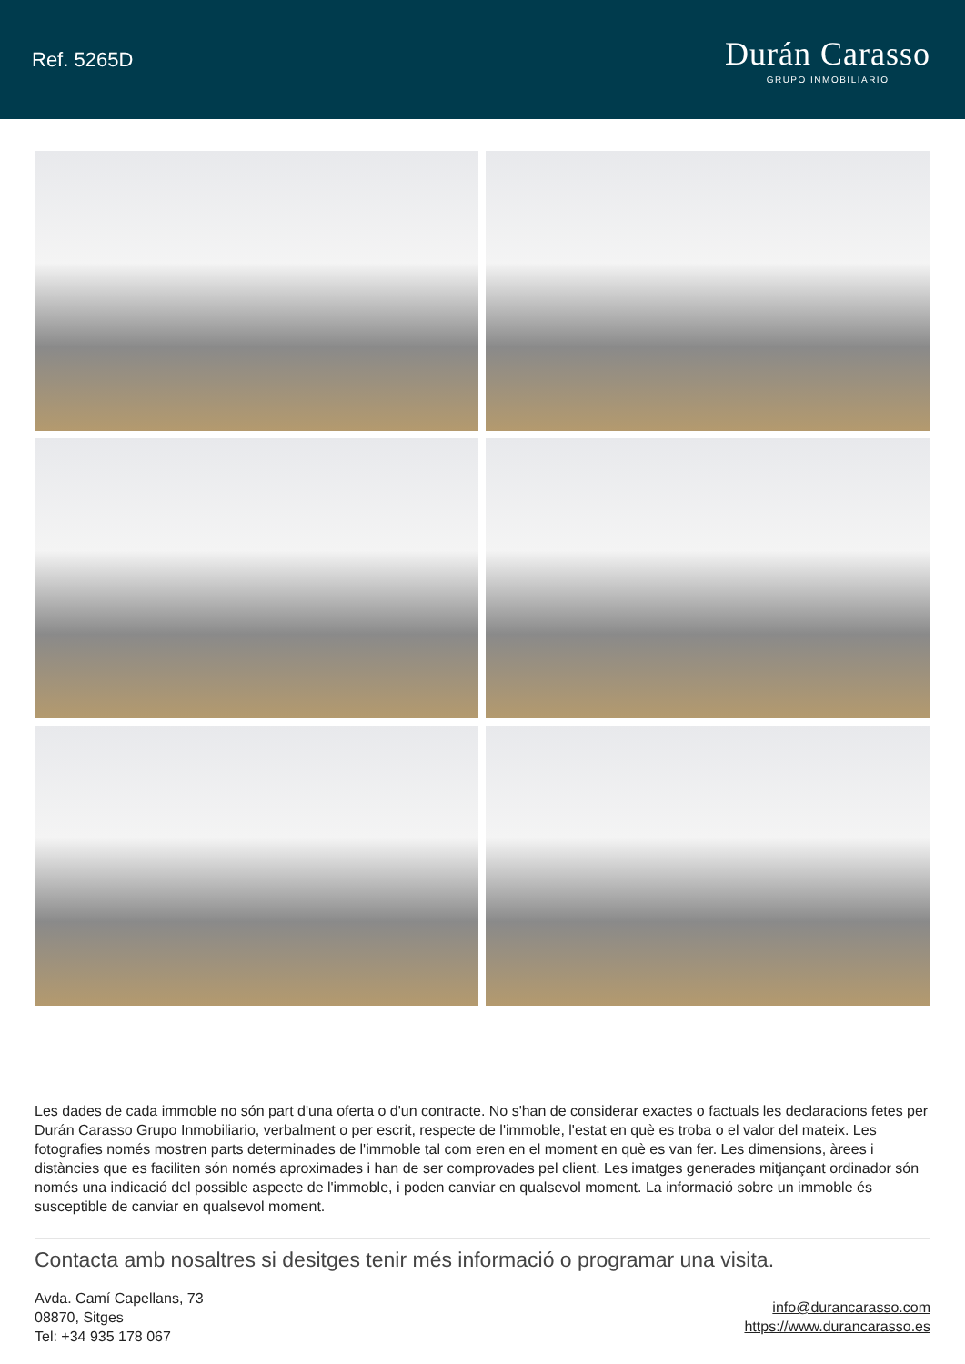Ref. 5265D
Durán Carasso
GRUPO INMOBILIARIO
Les dades de cada immoble no són part d'una oferta o d'un contracte. No s'han de considerar exactes o factuals les declaracions fetes per Durán Carasso Grupo Inmobiliario, verbalment o per escrit, respecte de l'immoble, l'estat en què es troba o el valor del mateix. Les fotografies només mostren parts determinades de l'immoble tal com eren en el moment en què es van fer. Les dimensions, àrees i distàncies que es faciliten són només aproximades i han de ser comprovades pel client. Les imatges generades mitjançant ordinador són només una indicació del possible aspecte de l'immoble, i poden canviar en qualsevol moment. La informació sobre un immoble és susceptible de canviar en qualsevol moment.
Contacta amb nosaltres si desitges tenir més informació o programar una visita.
Avda. Camí Capellans, 73
08870, Sitges
Tel: +34 935 178 067
info@durancarasso.com
https://www.durancarasso.es